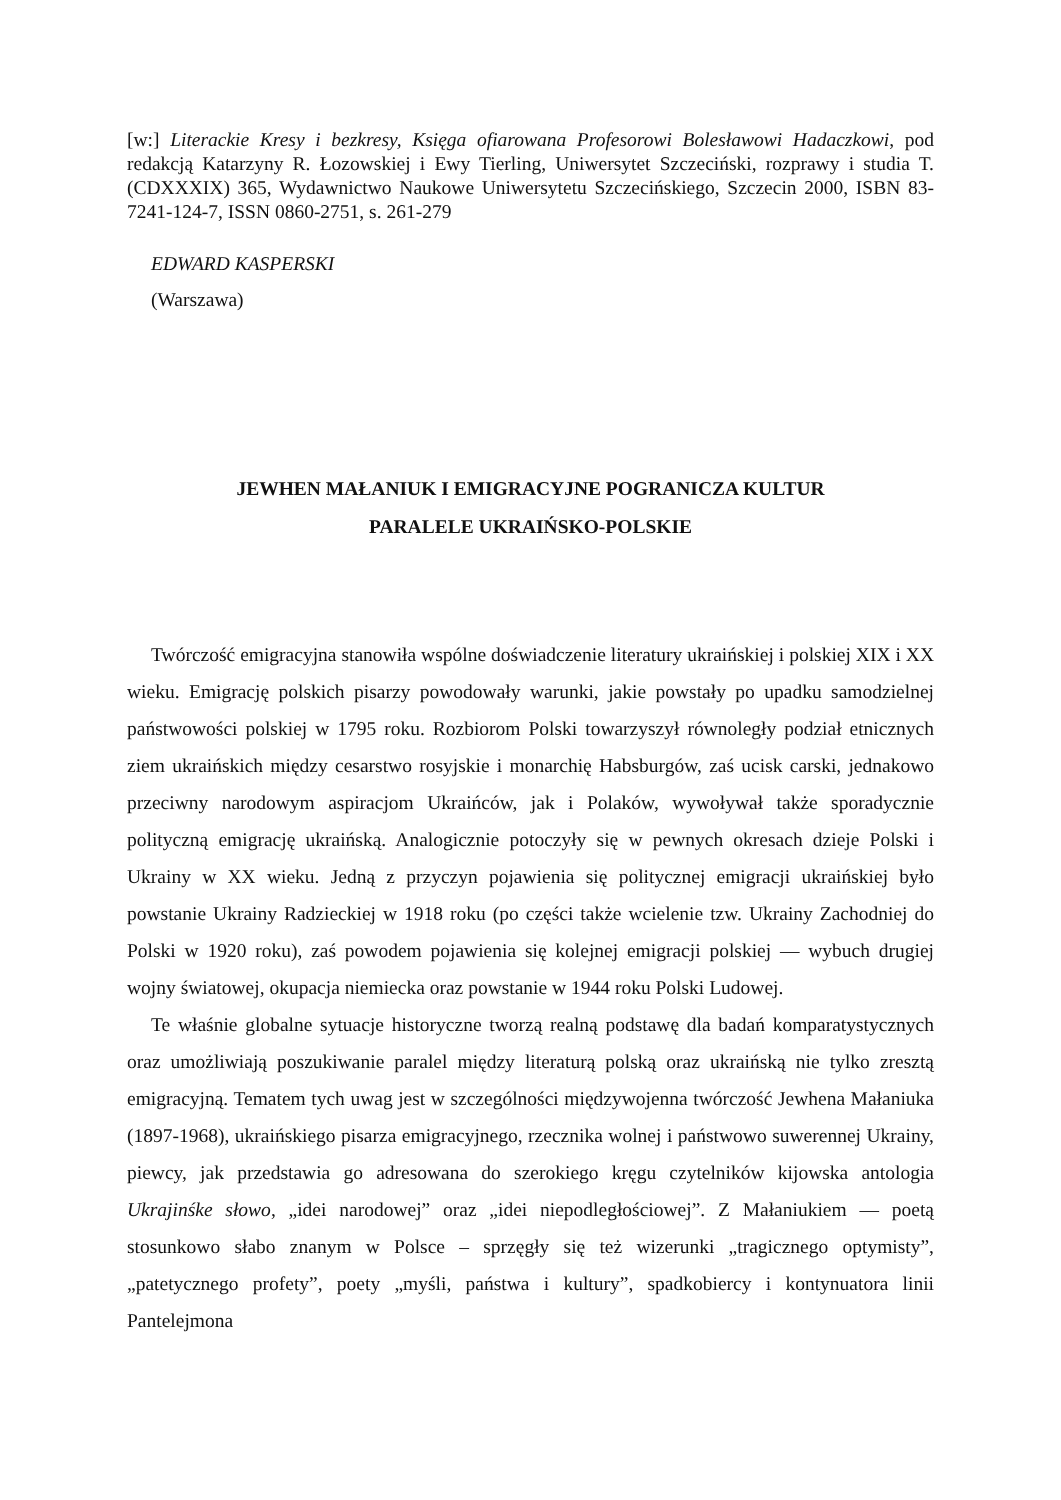[w:] Literackie Kresy i bezkresy, Księga ofiarowana Profesorowi Bolesławowi Hadaczkowi, pod redakcją Katarzyny R. Łozowskiej i Ewy Tierling, Uniwersytet Szczeciński, rozprawy i studia T. (CDXXXIX) 365, Wydawnictwo Naukowe Uniwersytetu Szczecińskiego, Szczecin 2000, ISBN 83-7241-124-7, ISSN 0860-2751, s. 261-279
EDWARD KASPERSKI
(Warszawa)
JEWHEN MAŁANIUK I EMIGRACYJNE POGRANICZA KULTUR
PARALELE UKRAIŃSKO-POLSKIE
Twórczość emigracyjna stanowiła wspólne doświadczenie literatury ukraińskiej i polskiej XIX i XX wieku. Emigrację polskich pisarzy powodowały warunki, jakie powstały po upadku samodzielnej państwowości polskiej w 1795 roku. Rozbiorom Polski towarzyszył równoległy podział etnicznych ziem ukraińskich między cesarstwo rosyjskie i monarchię Habsburgów, zaś ucisk carski, jednakowo przeciwny narodowym aspiracjom Ukraińców, jak i Polaków, wywoływał także sporadycznie polityczną emigrację ukraińską. Analogicznie potoczyły się w pewnych okresach dzieje Polski i Ukrainy w XX wieku. Jedną z przyczyn pojawienia się politycznej emigracji ukraińskiej było powstanie Ukrainy Radzieckiej w 1918 roku (po części także wcielenie tzw. Ukrainy Zachodniej do Polski w 1920 roku), zaś powodem pojawienia się kolejnej emigracji polskiej — wybuch drugiej wojny światowej, okupacja niemiecka oraz powstanie w 1944 roku Polski Ludowej.
Te właśnie globalne sytuacje historyczne tworzą realną podstawę dla badań komparatystycznych oraz umożliwiają poszukiwanie paralel między literaturą polską oraz ukraińską nie tylko zresztą emigracyjną. Tematem tych uwag jest w szczególności międzywojenna twórczość Jewhena Małaniuka (1897-1968), ukraińskiego pisarza emigracyjnego, rzecznika wolnej i państwowo suwerennej Ukrainy, piewcy, jak przedstawia go adresowana do szerokiego kręgu czytelników kijowska antologia Ukrajinśke słowo, „idei narodowej” oraz „idei niepodległościowej”. Z Małaniukiem — poetą stosunkowo słabo znanym w Polsce – sprzęgły się też wizerunki „tragicznego optymisty”, „patetycznego profety”, poety „myśli, państwa i kultury”, spadkobiercy i kontynuatora linii Pantelejmona